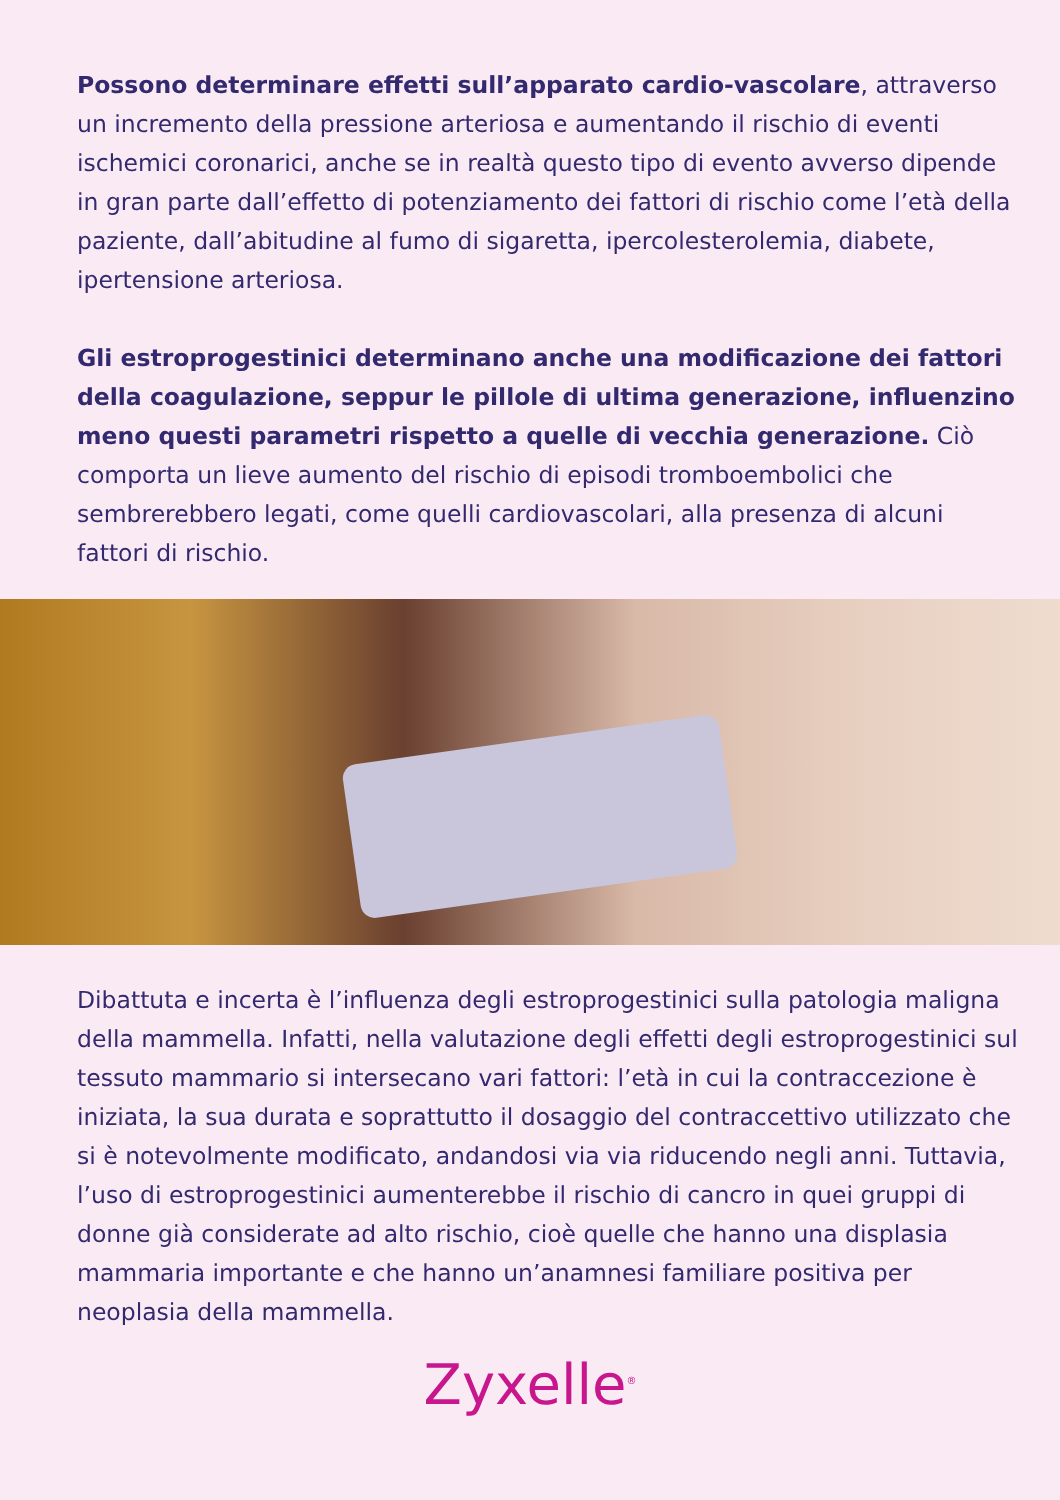Possono determinare effetti sull’apparato cardio-vascolare, attraverso un incremento della pressione arteriosa e aumentando il rischio di eventi ischemici coronarici, anche se in realtà questo tipo di evento avverso dipende in gran parte dall’effetto di potenziamento dei fattori di rischio come l’età della paziente, dall’abitudine al fumo di sigaretta, ipercolesterolemia, diabete, ipertensione arteriosa.
Gli estroprogestinici determinano anche una modificazione dei fattori della coagulazione, seppur le pillole di ultima generazione, influenzino meno questi parametri rispetto a quelle di vecchia generazione. Ciò comporta un lieve aumento del rischio di episodi tromboembolici che sembrerebbero legati, come quelli cardiovascolari, alla presenza di alcuni fattori di rischio.
Dibattuta e incerta è l’influenza degli estroprogestinici sulla patologia maligna della mammella. Infatti, nella valutazione degli effetti degli estroprogestinici sul tessuto mammario si intersecano vari fattori: l’età in cui la contraccezione è iniziata, la sua durata e soprattutto il dosaggio del contraccettivo utilizzato che si è notevolmente modificato, andandosi via via riducendo negli anni. Tuttavia, l’uso di estroprogestinici aumenterebbe il rischio di cancro in quei gruppi di donne già considerate ad alto rischio, cioè quelle che hanno una displasia mammaria importante e che hanno un’anamnesi familiare positiva per neoplasia della mammella.
Zyxelle<sup>®</sup>